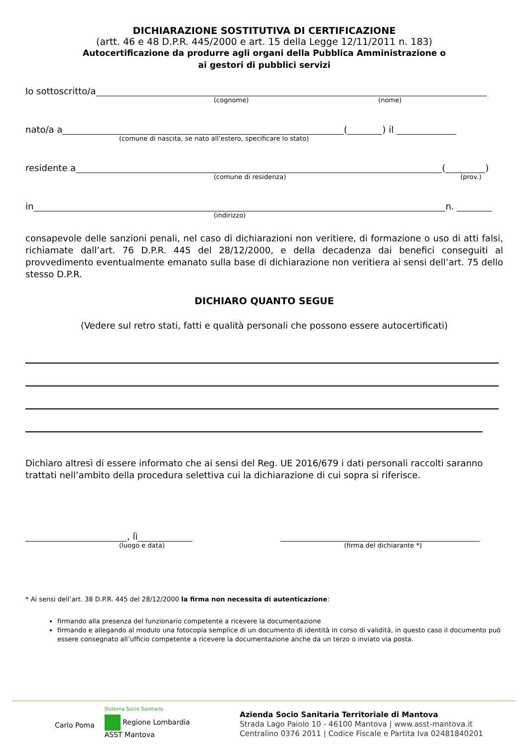DICHIARAZIONE SOSTITUTIVA DI CERTIFICAZIONE
(artt. 46 e 48 D.P.R. 445/2000 e art. 15 della Legge 12/11/2011 n. 183)
Autocertificazione da produrre agli organi della Pubblica Amministrazione o
ai gestori di pubblici servizi
Io sottoscritto/a
(cognome) (nome)
nato/a a
(
) il
(comune di nascita, se nato all’estero, specificare lo stato)
residente a
(
)
(comune di residenza) (prov.)
in
n.
(indirizzo)
consapevole delle sanzioni penali, nel caso di dichiarazioni non veritiere, di formazione o uso di atti falsi, richiamate dall’art. 76 D.P.R. 445 del 28/12/2000, e della decadenza dai benefici conseguiti al provvedimento eventualmente emanato sulla base di dichiarazione non veritiera ai sensi dell’art. 75 dello stesso D.P.R.
DICHIARO QUANTO SEGUE
(Vedere sul retro stati, fatti e qualità personali che possono essere autocertificati)
Dichiaro altresì di essere informato che ai sensi del Reg. UE 2016/679 i dati personali raccolti saranno trattati nell’ambito della procedura selettiva cui la dichiarazione di cui sopra si riferisce.
, lì
(luogo e data) (firma del dichiarante *)
* Ai sensi dell’art. 38 D.P.R. 445 del 28/12/2000 la firma non necessita di autenticazione:
firmando alla presenza del funzionario competente a ricevere la documentazione
firmando e allegando al modulo una fotocopia semplice di un documento di identità in corso di validità, in questo caso il documento può essere consegnato all’ufficio competente a ricevere la documentazione anche da un terzo o inviato via posta.
Carlo Poma
Sistema Socio Sanitario
Regione Lombardia
ASST Mantova
Azienda Socio Sanitaria Territoriale di Mantova
Strada Lago Paiolo 10 - 46100 Mantova | www.asst-mantova.it
Centralino 0376 2011 | Codice Fiscale e Partita Iva 02481840201